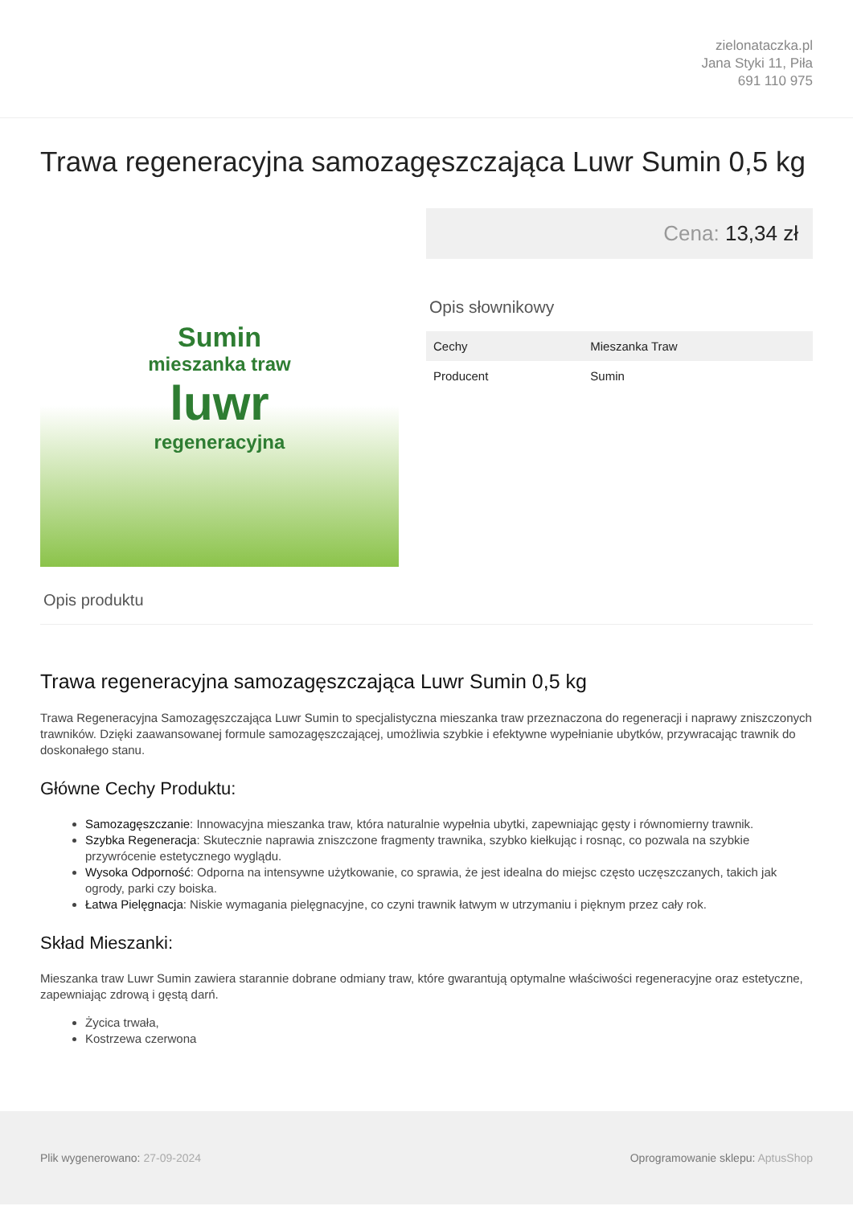zielonataczka.pl
Jana Styki 11, Piła
691 110 975
Trawa regeneracyjna samozagęszczająca Luwr Sumin 0,5 kg
Sumin
mieszanka traw
luwr
regeneracyjna
Cena: 13,34 zł
Opis słownikowy
| Cechy | Mieszanka Traw |
| Producent | Sumin |
Opis produktu
Trawa regeneracyjna samozagęszczająca Luwr Sumin 0,5 kg
Trawa Regeneracyjna Samozagęszczająca Luwr Sumin to specjalistyczna mieszanka traw przeznaczona do regeneracji i naprawy zniszczonych trawników. Dzięki zaawansowanej formule samozagęszczającej, umożliwia szybkie i efektywne wypełnianie ubytków, przywracając trawnik do doskonałego stanu.
Główne Cechy Produktu:
Samozagęszczanie: Innowacyjna mieszanka traw, która naturalnie wypełnia ubytki, zapewniając gęsty i równomierny trawnik.
Szybka Regeneracja: Skutecznie naprawia zniszczone fragmenty trawnika, szybko kiełkując i rosnąc, co pozwala na szybkie przywrócenie estetycznego wyglądu.
Wysoka Odporność: Odporna na intensywne użytkowanie, co sprawia, że jest idealna do miejsc często uczęszczanych, takich jak ogrody, parki czy boiska.
Łatwa Pielęgnacja: Niskie wymagania pielęgnacyjne, co czyni trawnik łatwym w utrzymaniu i pięknym przez cały rok.
Skład Mieszanki:
Mieszanka traw Luwr Sumin zawiera starannie dobrane odmiany traw, które gwarantują optymalne właściwości regeneracyjne oraz estetyczne, zapewniając zdrową i gęstą darń.
Życica trwała,
Kostrzewa czerwona
Plik wygenerowano: 27-09-2024 Oprogramowanie sklepu: AptusShop